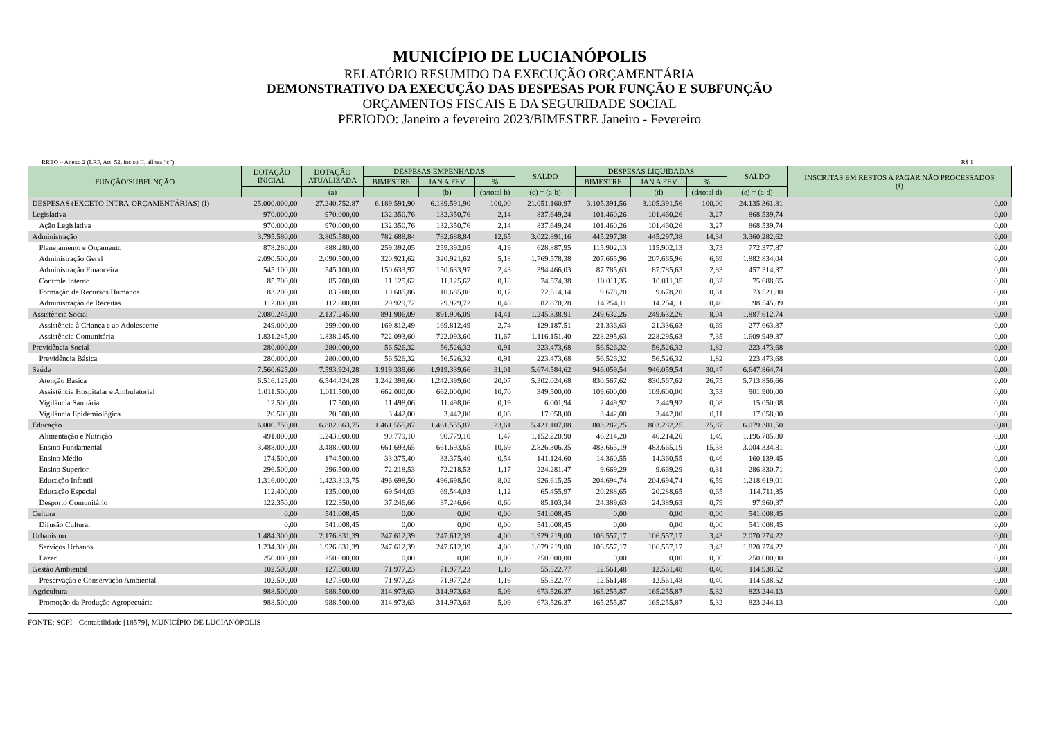MUNICÍPIO DE LUCIANÓPOLIS
RELATÓRIO RESUMIDO DA EXECUÇÃO ORÇAMENTÁRIA
DEMONSTRATIVO DA EXECUÇÃO DAS DESPESAS POR FUNÇÃO E SUBFUNÇÃO
ORÇAMENTOS FISCAIS E DA SEGURIDADE SOCIAL
PERIODO: Janeiro a fevereiro 2023/BIMESTRE Janeiro - Fevereiro
RREO – Anexo 2 (LRF, Art. 52, inciso II, alínea “c”) R$ 1
| FUNÇÃO/SUBFUNÇÃO | DOTAÇÃO INICIAL | DOTAÇÃO ATUALIZADA | DESPESAS EMPENHADAS | | | SALDO | DESPESAS LIQUIDADAS | | | SALDO | INSCRITAS EM RESTOS A PAGAR NÃO PROCESSADOS (f) |
| --- | --- | --- | --- | --- | --- | --- | --- | --- | --- | --- | --- |
| | | | BIMESTRE | JAN A FEV | % | | BIMESTRE | JAN A FEV | % | | |
| | | (a) | | (b) | (b/total b) | (c) = (a-b) | | (d) | (d/total d) | (e) = (a-d) | |
| DESPESAS (EXCETO INTRA-ORÇAMENTÁRIAS) (I) | 25.000.000,00 | 27.240.752,87 | 6.189.591,90 | 6.189.591,90 | 100,00 | 21.051.160,97 | 3.105.391,56 | 3.105.391,56 | 100,00 | 24.135.361,31 | 0,00 |
| Legislativa | 970.000,00 | 970.000,00 | 132.350,76 | 132.350,76 | 2,14 | 837.649,24 | 101.460,26 | 101.460,26 | 3,27 | 868.539,74 | 0,00 |
| Ação Legislativa | 970.000,00 | 970.000,00 | 132.350,76 | 132.350,76 | 2,14 | 837.649,24 | 101.460,26 | 101.460,26 | 3,27 | 868.539,74 | 0,00 |
| Administração | 3.795.580,00 | 3.805.580,00 | 782.688,84 | 782.688,84 | 12,65 | 3.022.891,16 | 445.297,38 | 445.297,38 | 14,34 | 3.360.282,62 | 0,00 |
| Planejamento e Orçamento | 878.280,00 | 888.280,00 | 259.392,05 | 259.392,05 | 4,19 | 628.887,95 | 115.902,13 | 115.902,13 | 3,73 | 772.377,87 | 0,00 |
| Administração Geral | 2.090.500,00 | 2.090.500,00 | 320.921,62 | 320.921,62 | 5,18 | 1.769.578,38 | 207.665,96 | 207.665,96 | 6,69 | 1.882.834,04 | 0,00 |
| Administração Financeira | 545.100,00 | 545.100,00 | 150.633,97 | 150.633,97 | 2,43 | 394.466,03 | 87.785,63 | 87.785,63 | 2,83 | 457.314,37 | 0,00 |
| Controle Interno | 85.700,00 | 85.700,00 | 11.125,62 | 11.125,62 | 0,18 | 74.574,38 | 10.011,35 | 10.011,35 | 0,32 | 75.688,65 | 0,00 |
| Formação de Recursos Humanos | 83.200,00 | 83.200,00 | 10.685,86 | 10.685,86 | 0,17 | 72.514,14 | 9.678,20 | 9.678,20 | 0,31 | 73.521,80 | 0,00 |
| Administração de Receitas | 112.800,00 | 112.800,00 | 29.929,72 | 29.929,72 | 0,48 | 82.870,28 | 14.254,11 | 14.254,11 | 0,46 | 98.545,89 | 0,00 |
| Assistência Social | 2.080.245,00 | 2.137.245,00 | 891.906,09 | 891.906,09 | 14,41 | 1.245.338,91 | 249.632,26 | 249.632,26 | 8,04 | 1.887.612,74 | 0,00 |
| Assistência à Criança e ao Adolescente | 249.000,00 | 299.000,00 | 169.812,49 | 169.812,49 | 2,74 | 129.187,51 | 21.336,63 | 21.336,63 | 0,69 | 277.663,37 | 0,00 |
| Assistência Comunitária | 1.831.245,00 | 1.838.245,00 | 722.093,60 | 722.093,60 | 11,67 | 1.116.151,40 | 228.295,63 | 228.295,63 | 7,35 | 1.609.949,37 | 0,00 |
| Previdência Social | 280.000,00 | 280.000,00 | 56.526,32 | 56.526,32 | 0,91 | 223.473,68 | 56.526,32 | 56.526,32 | 1,82 | 223.473,68 | 0,00 |
| Previdência Básica | 280.000,00 | 280.000,00 | 56.526,32 | 56.526,32 | 0,91 | 223.473,68 | 56.526,32 | 56.526,32 | 1,82 | 223.473,68 | 0,00 |
| Saúde | 7.560.625,00 | 7.593.924,28 | 1.919.339,66 | 1.919.339,66 | 31,01 | 5.674.584,62 | 946.059,54 | 946.059,54 | 30,47 | 6.647.864,74 | 0,00 |
| Atenção Básica | 6.516.125,00 | 6.544.424,28 | 1.242.399,60 | 1.242.399,60 | 20,07 | 5.302.024,68 | 830.567,62 | 830.567,62 | 26,75 | 5.713.856,66 | 0,00 |
| Assistência Hospitalar e Ambulatorial | 1.011.500,00 | 1.011.500,00 | 662.000,00 | 662.000,00 | 10,70 | 349.500,00 | 109.600,00 | 109.600,00 | 3,53 | 901.900,00 | 0,00 |
| Vigilância Sanitária | 12.500,00 | 17.500,00 | 11.498,06 | 11.498,06 | 0,19 | 6.001,94 | 2.449,92 | 2.449,92 | 0,08 | 15.050,08 | 0,00 |
| Vigilância Epidemiológica | 20.500,00 | 20.500,00 | 3.442,00 | 3.442,00 | 0,06 | 17.058,00 | 3.442,00 | 3.442,00 | 0,11 | 17.058,00 | 0,00 |
| Educação | 6.000.750,00 | 6.882.663,75 | 1.461.555,87 | 1.461.555,87 | 23,61 | 5.421.107,88 | 803.282,25 | 803.282,25 | 25,87 | 6.079.381,50 | 0,00 |
| Alimentação e Nutrição | 491.000,00 | 1.243.000,00 | 90.779,10 | 90.779,10 | 1,47 | 1.152.220,90 | 46.214,20 | 46.214,20 | 1,49 | 1.196.785,80 | 0,00 |
| Ensino Fundamental | 3.488.000,00 | 3.488.000,00 | 661.693,65 | 661.693,65 | 10,69 | 2.826.306,35 | 483.665,19 | 483.665,19 | 15,58 | 3.004.334,81 | 0,00 |
| Ensino Médio | 174.500,00 | 174.500,00 | 33.375,40 | 33.375,40 | 0,54 | 141.124,60 | 14.360,55 | 14.360,55 | 0,46 | 160.139,45 | 0,00 |
| Ensino Superior | 296.500,00 | 296.500,00 | 72.218,53 | 72.218,53 | 1,17 | 224.281,47 | 9.669,29 | 9.669,29 | 0,31 | 286.830,71 | 0,00 |
| Educação Infantil | 1.316.000,00 | 1.423.313,75 | 496.698,50 | 496.698,50 | 8,02 | 926.615,25 | 204.694,74 | 204.694,74 | 6,59 | 1.218.619,01 | 0,00 |
| Educação Especial | 112.400,00 | 135.000,00 | 69.544,03 | 69.544,03 | 1,12 | 65.455,97 | 20.288,65 | 20.288,65 | 0,65 | 114.711,35 | 0,00 |
| Desporto Comunitário | 122.350,00 | 122.350,00 | 37.246,66 | 37.246,66 | 0,60 | 85.103,34 | 24.389,63 | 24.389,63 | 0,79 | 97.960,37 | 0,00 |
| Cultura | 0,00 | 541.008,45 | 0,00 | 0,00 | 0,00 | 541.008,45 | 0,00 | 0,00 | 0,00 | 541.008,45 | 0,00 |
| Difusão Cultural | 0,00 | 541.008,45 | 0,00 | 0,00 | 0,00 | 541.008,45 | 0,00 | 0,00 | 0,00 | 541.008,45 | 0,00 |
| Urbanismo | 1.484.300,00 | 2.176.831,39 | 247.612,39 | 247.612,39 | 4,00 | 1.929.219,00 | 106.557,17 | 106.557,17 | 3,43 | 2.070.274,22 | 0,00 |
| Serviços Urbanos | 1.234.300,00 | 1.926.831,39 | 247.612,39 | 247.612,39 | 4,00 | 1.679.219,00 | 106.557,17 | 106.557,17 | 3,43 | 1.820.274,22 | 0,00 |
| Lazer | 250.000,00 | 250.000,00 | 0,00 | 0,00 | 0,00 | 250.000,00 | 0,00 | 0,00 | 0,00 | 250.000,00 | 0,00 |
| Gestão Ambiental | 102.500,00 | 127.500,00 | 71.977,23 | 71.977,23 | 1,16 | 55.522,77 | 12.561,48 | 12.561,48 | 0,40 | 114.938,52 | 0,00 |
| Preservação e Conservação Ambiental | 102.500,00 | 127.500,00 | 71.977,23 | 71.977,23 | 1,16 | 55.522,77 | 12.561,48 | 12.561,48 | 0,40 | 114.938,52 | 0,00 |
| Agricultura | 988.500,00 | 988.500,00 | 314.973,63 | 314.973,63 | 5,09 | 673.526,37 | 165.255,87 | 165.255,87 | 5,32 | 823.244,13 | 0,00 |
| Promoção da Produção Agropecuária | 988.500,00 | 988.500,00 | 314.973,63 | 314.973,63 | 5,09 | 673.526,37 | 165.255,87 | 165.255,87 | 5,32 | 823.244,13 | 0,00 |
FONTE: SCPI - Contabilidade [18579], MUNICÍPIO DE LUCIANÓPOLIS